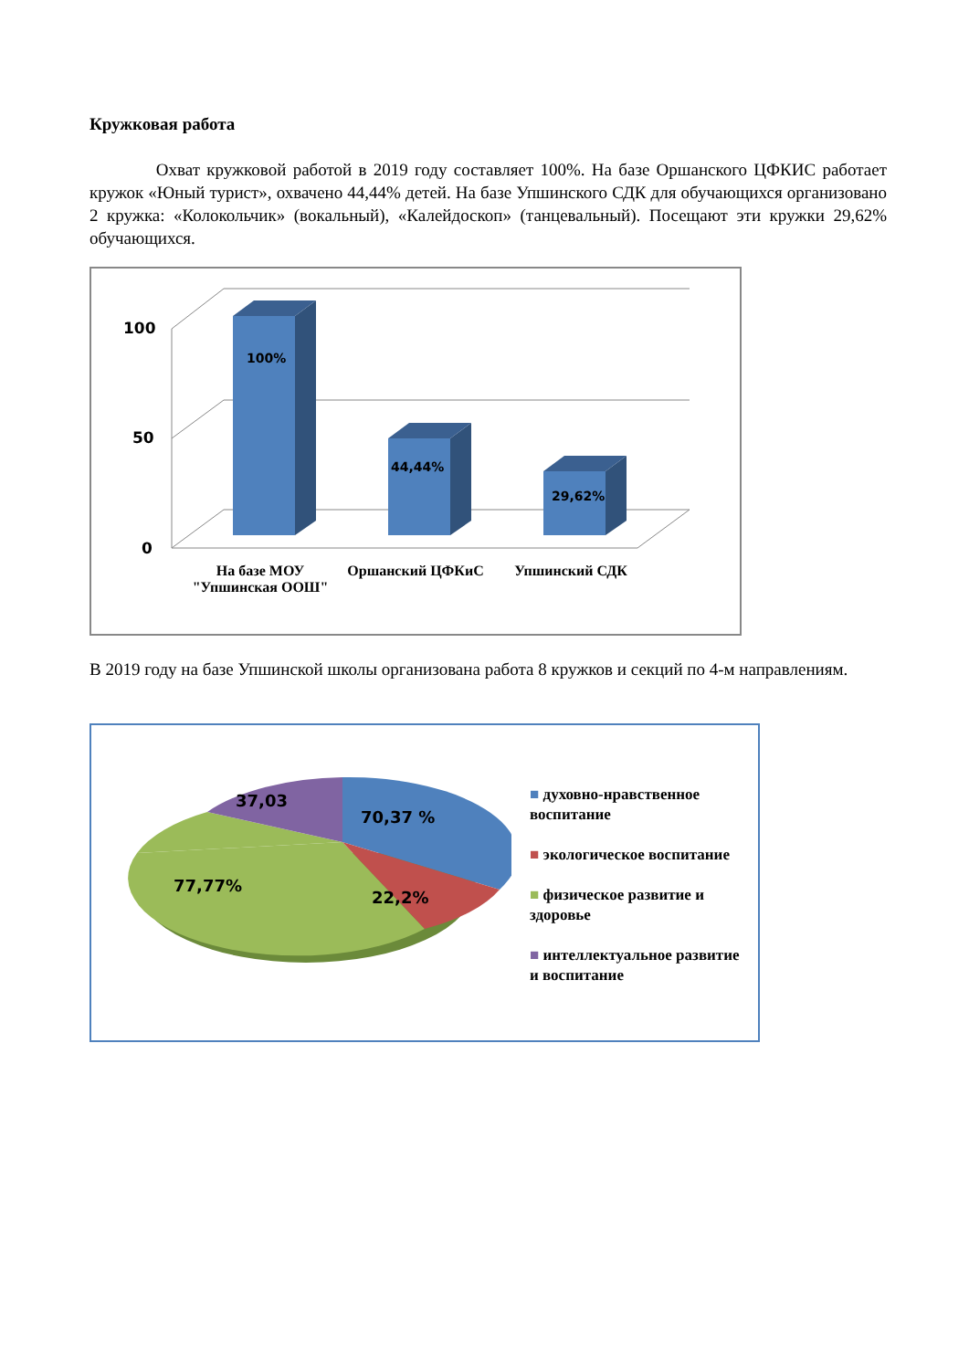Кружковая работа
Охват кружковой работой в 2019 году составляет 100%. На базе Оршанского ЦФКИС работает кружок «Юный турист», охвачено 44,44% детей. На базе Упшинского СДК для обучающихся организовано 2 кружка: «Колокольчик» (вокальный), «Калейдоскоп» (танцевальный). Посещают эти кружки 29,62% обучающихся.
100
50
0
100%
44,44%
29,62%
На базе МОУ "Упшинская ООШ"
Оршанский ЦФКиС Упшинский СДК
В 2019 году на базе Упшинской школы организована работа 8 кружков и секций по 4-м направлениям.
37,03
70,37 %
77,77%
22,2%
■ духовно-нравственное воспитание
■ экологическое воспитание
■ физическое развитие и здоровье
■ интеллектуальное развитие и воспитание